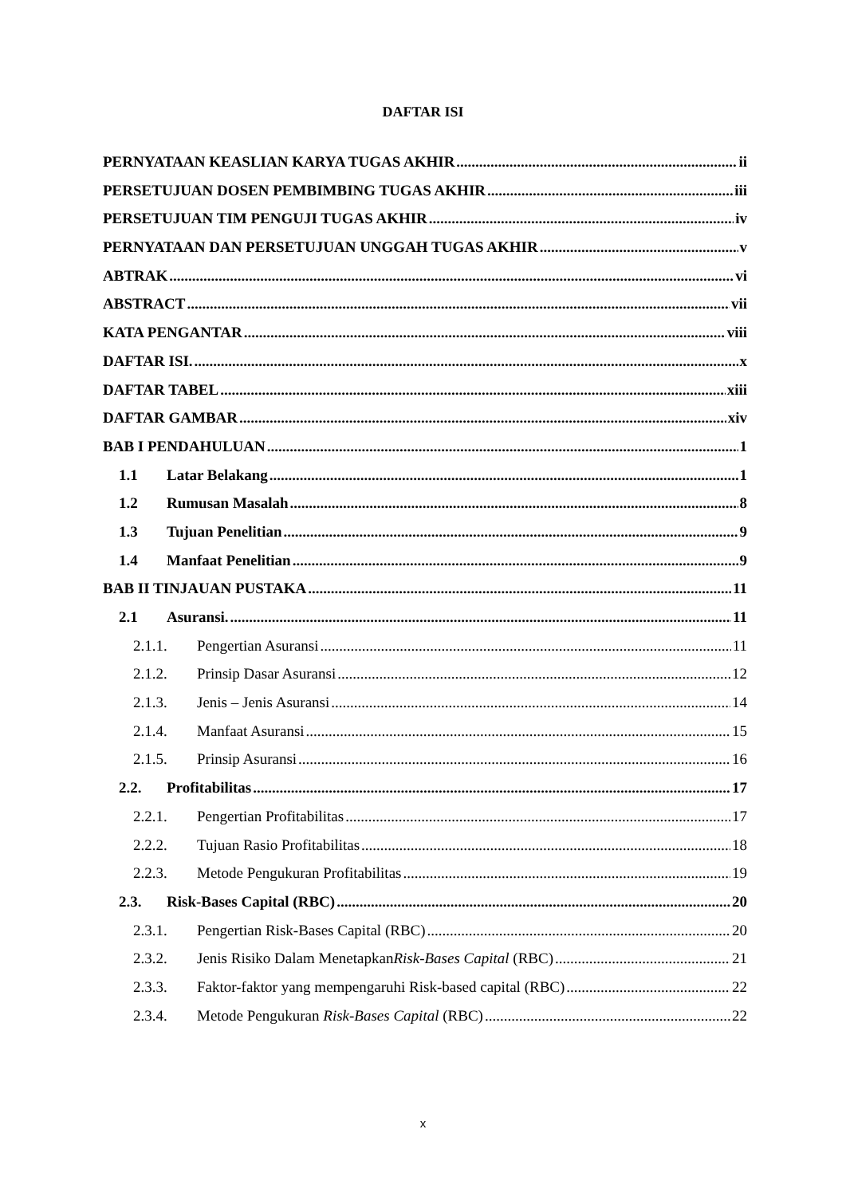DAFTAR ISI
PERNYATAAN KEASLIAN KARYA TUGAS AKHIR ii
PERSETUJUAN DOSEN PEMBIMBING TUGAS AKHIR iii
PERSETUJUAN TIM PENGUJI TUGAS AKHIR iv
PERNYATAAN DAN PERSETUJUAN UNGGAH TUGAS AKHIR v
ABTRAK vi
ABSTRACT vii
KATA PENGANTAR viii
DAFTAR ISI. x
DAFTAR TABEL xiii
DAFTAR GAMBAR xiv
BAB I PENDAHULUAN 1
1.1 Latar Belakang 1
1.2 Rumusan Masalah 8
1.3 Tujuan Penelitian 9
1.4 Manfaat Penelitian 9
BAB II TINJAUAN PUSTAKA 11
2.1 Asuransi. 11
2.1.1. Pengertian Asuransi 11
2.1.2. Prinsip Dasar Asuransi 12
2.1.3. Jenis – Jenis Asuransi 14
2.1.4. Manfaat Asuransi 15
2.1.5. Prinsip Asuransi 16
2.2. Profitabilitas 17
2.2.1. Pengertian Profitabilitas 17
2.2.2. Tujuan Rasio Profitabilitas 18
2.2.3. Metode Pengukuran Profitabilitas 19
2.3. Risk-Bases Capital (RBC) 20
2.3.1. Pengertian Risk-Bases Capital (RBC) 20
2.3.2. Jenis Risiko Dalam MenetapkanRisk-Bases Capital (RBC) 21
2.3.3. Faktor-faktor yang mempengaruhi Risk-based capital (RBC) 22
2.3.4. Metode Pengukuran Risk-Bases Capital (RBC) 22
x